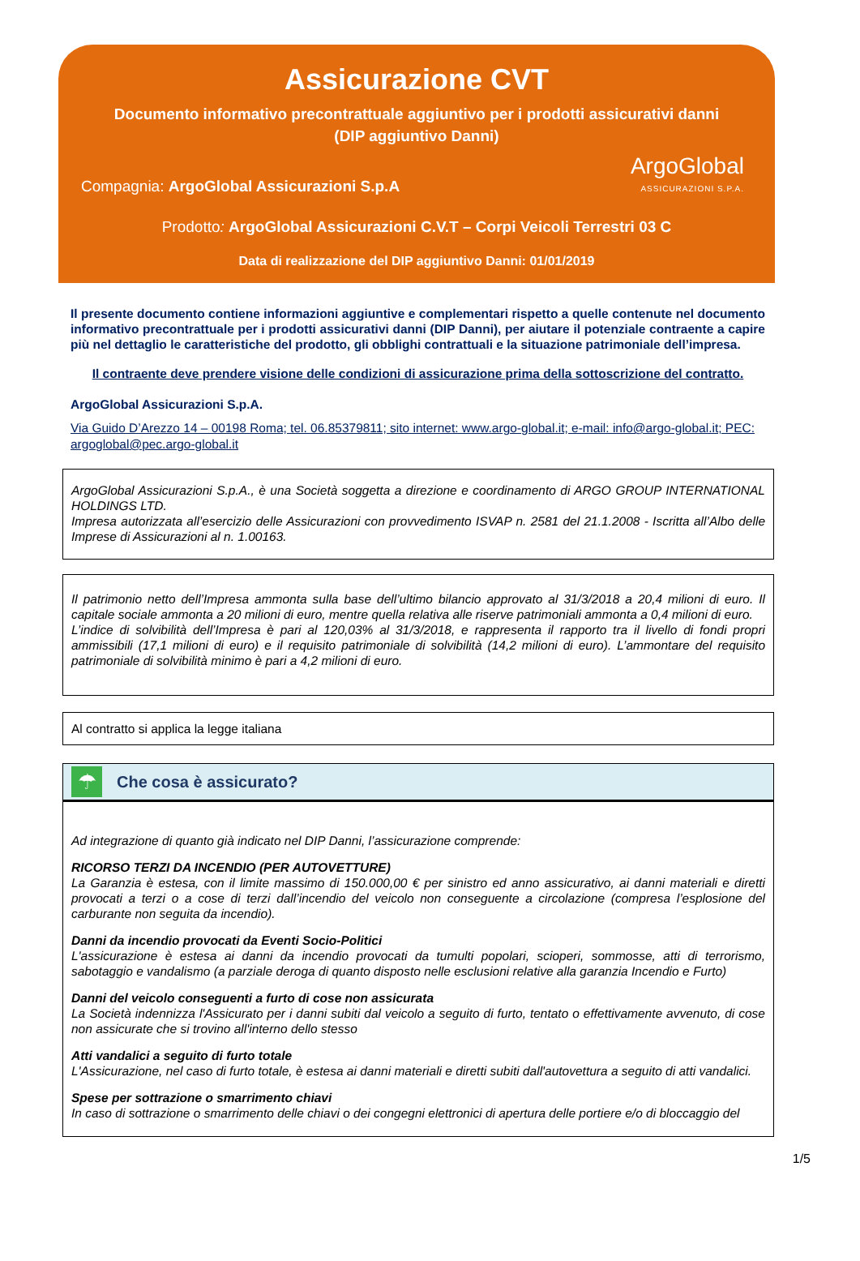Assicurazione CVT
Documento informativo precontrattuale aggiuntivo per i prodotti assicurativi danni
(DIP aggiuntivo Danni)
Compagnia: ArgoGlobal Assicurazioni S.p.A
ArgoGlobal
ASSICURAZIONI S.P.A.
Prodotto: ArgoGlobal Assicurazioni C.V.T – Corpi Veicoli Terrestri 03 C
Data di realizzazione del DIP aggiuntivo Danni: 01/01/2019
Il presente documento contiene informazioni aggiuntive e complementari rispetto a quelle contenute nel documento informativo precontrattuale per i prodotti assicurativi danni (DIP Danni), per aiutare il potenziale contraente a capire più nel dettaglio le caratteristiche del prodotto, gli obblighi contrattuali e la situazione patrimoniale dell’impresa.
Il contraente deve prendere visione delle condizioni di assicurazione prima della sottoscrizione del contratto.
ArgoGlobal Assicurazioni S.p.A.
Via Guido D’Arezzo 14 – 00198 Roma; tel. 06.85379811; sito internet: www.argo-global.it; e-mail: info@argo-global.it; PEC: argoglobal@pec.argo-global.it
ArgoGlobal Assicurazioni S.p.A., è una Società soggetta a direzione e coordinamento di ARGO GROUP INTERNATIONAL HOLDINGS LTD.
Impresa autorizzata all’esercizio delle Assicurazioni con provvedimento ISVAP n. 2581 del 21.1.2008 - Iscritta all’Albo delle Imprese di Assicurazioni al n. 1.00163.
Il patrimonio netto dell’Impresa ammonta sulla base dell’ultimo bilancio approvato al 31/3/2018 a 20,4 milioni di euro. Il capitale sociale ammonta a 20 milioni di euro, mentre quella relativa alle riserve patrimoniali ammonta a 0,4 milioni di euro.
L’indice di solvibilità dell’Impresa è pari al 120,03% al 31/3/2018, e rappresenta il rapporto tra il livello di fondi propri ammissibili (17,1 milioni di euro) e il requisito patrimoniale di solvibilità (14,2 milioni di euro). L’ammontare del requisito patrimoniale di solvibilità minimo è pari a 4,2 milioni di euro.
Al contratto si applica la legge italiana
☂
Che cosa è assicurato?
Ad integrazione di quanto già indicato nel DIP Danni, l’assicurazione comprende:
RICORSO TERZI DA INCENDIO (PER AUTOVETTURE)
La Garanzia è estesa, con il limite massimo di 150.000,00 € per sinistro ed anno assicurativo, ai danni materiali e diretti provocati a terzi o a cose di terzi dall’incendio del veicolo non conseguente a circolazione (compresa l’esplosione del carburante non seguita da incendio).
Danni da incendio provocati da Eventi Socio-Politici
L'assicurazione è estesa ai danni da incendio provocati da tumulti popolari, scioperi, sommosse, atti di terrorismo, sabotaggio e vandalismo (a parziale deroga di quanto disposto nelle esclusioni relative alla garanzia Incendio e Furto)
Danni del veicolo conseguenti a furto di cose non assicurata
La Società indennizza l'Assicurato per i danni subiti dal veicolo a seguito di furto, tentato o effettivamente avvenuto, di cose non assicurate che si trovino all'interno dello stesso
Atti vandalici a seguito di furto totale
L'Assicurazione, nel caso di furto totale, è estesa ai danni materiali e diretti subiti dall'autovettura a seguito di atti vandalici.
Spese per sottrazione o smarrimento chiavi
In caso di sottrazione o smarrimento delle chiavi o dei congegni elettronici di apertura delle portiere e/o di bloccaggio del
1/5